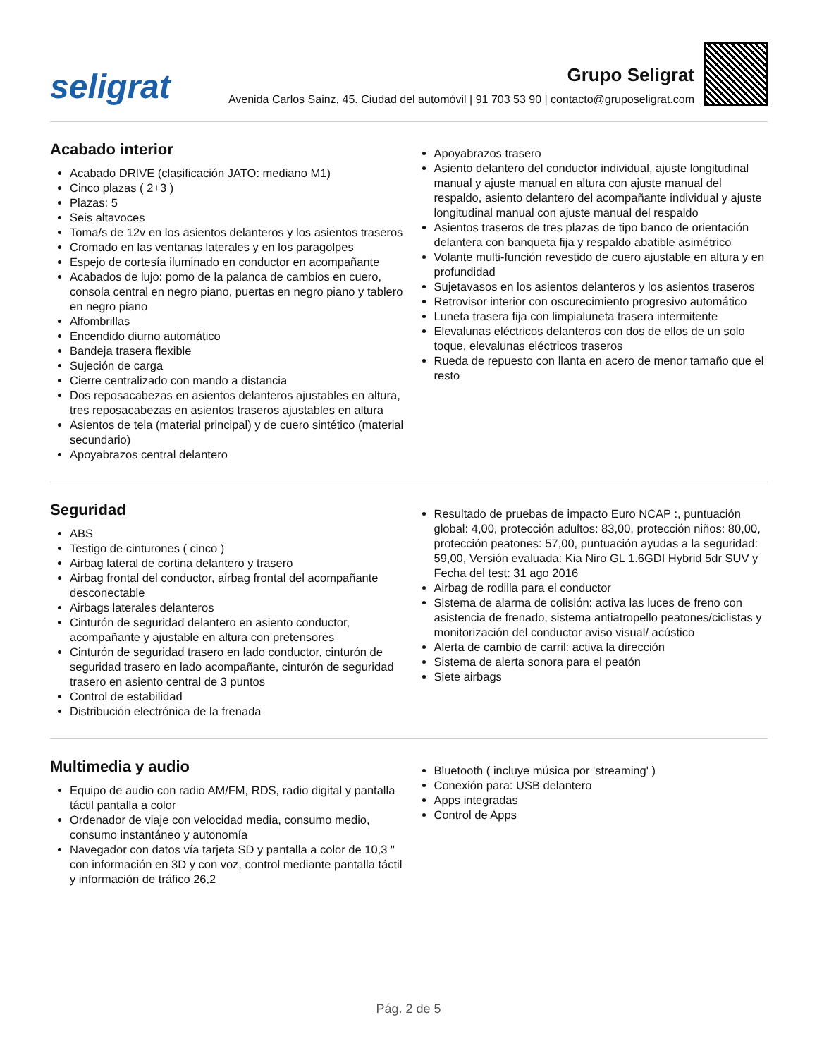seligrat
Grupo Seligrat
Avenida Carlos Sainz, 45. Ciudad del automóvil | 91 703 53 90 | contacto@gruposeligrat.com
Acabado interior
Acabado DRIVE (clasificación JATO: mediano M1)
Cinco plazas ( 2+3 )
Plazas: 5
Seis altavoces
Toma/s de 12v en los asientos delanteros y los asientos traseros
Cromado en las ventanas laterales y en los paragolpes
Espejo de cortesía iluminado en conductor en acompañante
Acabados de lujo: pomo de la palanca de cambios en cuero, consola central en negro piano, puertas en negro piano y tablero en negro piano
Alfombrillas
Encendido diurno automático
Bandeja trasera flexible
Sujeción de carga
Cierre centralizado con mando a distancia
Dos reposacabezas en asientos delanteros ajustables en altura, tres reposacabezas en asientos traseros ajustables en altura
Asientos de tela (material principal) y de cuero sintético (material secundario)
Apoyabrazos central delantero
Apoyabrazos trasero
Asiento delantero del conductor individual, ajuste longitudinal manual y ajuste manual en altura con ajuste manual del respaldo, asiento delantero del acompañante individual y ajuste longitudinal manual con ajuste manual del respaldo
Asientos traseros de tres plazas de tipo banco de orientación delantera con banqueta fija y respaldo abatible asimétrico
Volante multi-función revestido de cuero ajustable en altura y en profundidad
Sujetavasos en los asientos delanteros y los asientos traseros
Retrovisor interior con oscurecimiento progresivo automático
Luneta trasera fija con limpialuneta trasera intermitente
Elevalunas eléctricos delanteros con dos de ellos de un solo toque, elevalunas eléctricos traseros
Rueda de repuesto con llanta en acero de menor tamaño que el resto
Seguridad
ABS
Testigo de cinturones ( cinco )
Airbag lateral de cortina delantero y trasero
Airbag frontal del conductor, airbag frontal del acompañante desconectable
Airbags laterales delanteros
Cinturón de seguridad delantero en asiento conductor, acompañante y ajustable en altura con pretensores
Cinturón de seguridad trasero en lado conductor, cinturón de seguridad trasero en lado acompañante, cinturón de seguridad trasero en asiento central de 3 puntos
Control de estabilidad
Distribución electrónica de la frenada
Resultado de pruebas de impacto Euro NCAP :, puntuación global: 4,00, protección adultos: 83,00, protección niños: 80,00, protección peatones: 57,00, puntuación ayudas a la seguridad: 59,00, Versión evaluada: Kia Niro GL 1.6GDI Hybrid 5dr SUV y Fecha del test: 31 ago 2016
Airbag de rodilla para el conductor
Sistema de alarma de colisión: activa las luces de freno con asistencia de frenado, sistema antiatropello peatones/ciclistas y monitorización del conductor aviso visual/ acústico
Alerta de cambio de carril: activa la dirección
Sistema de alerta sonora para el peatón
Siete airbags
Multimedia y audio
Equipo de audio con radio AM/FM, RDS, radio digital y pantalla táctil pantalla a color
Ordenador de viaje con velocidad media, consumo medio, consumo instantáneo y autonomía
Navegador con datos vía tarjeta SD y pantalla a color de 10,3 " con información en 3D y con voz, control mediante pantalla táctil y información de tráfico 26,2
Bluetooth ( incluye música por 'streaming' )
Conexión para: USB delantero
Apps integradas
Control de Apps
Pág. 2 de 5